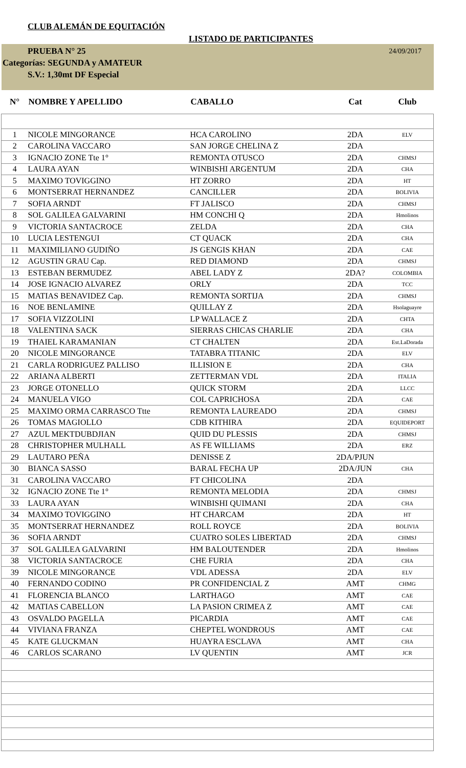CLUB ALEMÁN DE EQUITACIÓN
LISTADO DE PARTICIPANTES
PRUEBA N° 25
Categorías: SEGUNDA y AMATEUR
S.V.: 1,30mt DF Especial
24/09/2017
| N° | NOMBRE Y APELLIDO | CABALLO | Cat | Club |
| --- | --- | --- | --- | --- |
| 1 | NICOLE MINGORANCE | HCA CAROLINO | 2DA | ELV |
| 2 | CAROLINA VACCARO | SAN JORGE CHELINA Z | 2DA | |
| 3 | IGNACIO ZONE Tte 1° | REMONTA OTUSCO | 2DA | CHMSJ |
| 4 | LAURA AYAN | WINBISHI ARGENTUM | 2DA | CHA |
| 5 | MAXIMO TOVIGGINO | HT ZORRO | 2DA | HT |
| 6 | MONTSERRAT HERNANDEZ | CANCILLER | 2DA | BOLIVIA |
| 7 | SOFIA ARNDT | FT JALISCO | 2DA | CHMSJ |
| 8 | SOL GALILEA GALVARINI | HM CONCHI Q | 2DA | Hmolinos |
| 9 | VICTORIA SANTACROCE | ZELDA | 2DA | CHA |
| 10 | LUCIA LESTENGUI | CT QUACK | 2DA | CHA |
| 11 | MAXIMILIANO GUDIÑO | JS GENGIS KHAN | 2DA | CAE |
| 12 | AGUSTIN GRAU Cap. | RED DIAMOND | 2DA | CHMSJ |
| 13 | ESTEBAN BERMUDEZ | ABEL LADY Z | 2DA? | COLOMBIA |
| 14 | JOSE IGNACIO ALVAREZ | ORLY | 2DA | TCC |
| 15 | MATIAS BENAVIDEZ Cap. | REMONTA SORTIJA | 2DA | CHMSJ |
| 16 | NOE BENLAMINE | QUILLAY Z | 2DA | Hsolaguayre |
| 17 | SOFIA VIZZOLINI | LP WALLACE Z | 2DA | CHTA |
| 18 | VALENTINA SACK | SIERRAS CHICAS CHARLIE | 2DA | CHA |
| 19 | THAIEL KARAMANIAN | CT CHALTEN | 2DA | Est.LaDorada |
| 20 | NICOLE MINGORANCE | TATABRA TITANIC | 2DA | ELV |
| 21 | CARLA RODRIGUEZ PALLISO | ILLISION E | 2DA | CHA |
| 22 | ARIANA ALBERTI | ZETTERMAN VDL | 2DA | ITALIA |
| 23 | JORGE OTONELLO | QUICK STORM | 2DA | LLCC |
| 24 | MANUELA VIGO | COL CAPRICHOSA | 2DA | CAE |
| 25 | MAXIMO ORMA CARRASCO Ttte | REMONTA LAUREADO | 2DA | CHMSJ |
| 26 | TOMAS MAGIOLLO | CDB KITHIRA | 2DA | EQUIDEPORT |
| 27 | AZUL MEKTDUBDJIAN | QUID DU PLESSIS | 2DA | CHMSJ |
| 28 | CHRISTOPHER MULHALL | AS FE WILLIAMS | 2DA | ERZ |
| 29 | LAUTARO PEÑA | DENISSE Z | 2DA/PJUN | |
| 30 | BIANCA SASSO | BARAL FECHA UP | 2DA/JUN | CHA |
| 31 | CAROLINA VACCARO | FT CHICOLINA | 2DA | |
| 32 | IGNACIO ZONE Tte 1° | REMONTA MELODIA | 2DA | CHMSJ |
| 33 | LAURA AYAN | WINBISHI QUIMANI | 2DA | CHA |
| 34 | MAXIMO TOVIGGINO | HT CHARCAM | 2DA | HT |
| 35 | MONTSERRAT HERNANDEZ | ROLL ROYCE | 2DA | BOLIVIA |
| 36 | SOFIA ARNDT | CUATRO SOLES LIBERTAD | 2DA | CHMSJ |
| 37 | SOL GALILEA GALVARINI | HM BALOUTENDER | 2DA | Hmolinos |
| 38 | VICTORIA SANTACROCE | CHE FURIA | 2DA | CHA |
| 39 | NICOLE MINGORANCE | VDL ADESSA | 2DA | ELV |
| 40 | FERNANDO CODINO | PR CONFIDENCIAL Z | AMT | CHMG |
| 41 | FLORENCIA BLANCO | LARTHAGO | AMT | CAE |
| 42 | MATIAS CABELLON | LA PASION CRIMEA Z | AMT | CAE |
| 43 | OSVALDO PAGELLA | PICARDIA | AMT | CAE |
| 44 | VIVIANA FRANZA | CHEPTEL WONDROUS | AMT | CAE |
| 45 | KATE GLUCKMAN | HUAYRA ESCLAVA | AMT | CHA |
| 46 | CARLOS SCARANO | LV QUENTIN | AMT | JCR |